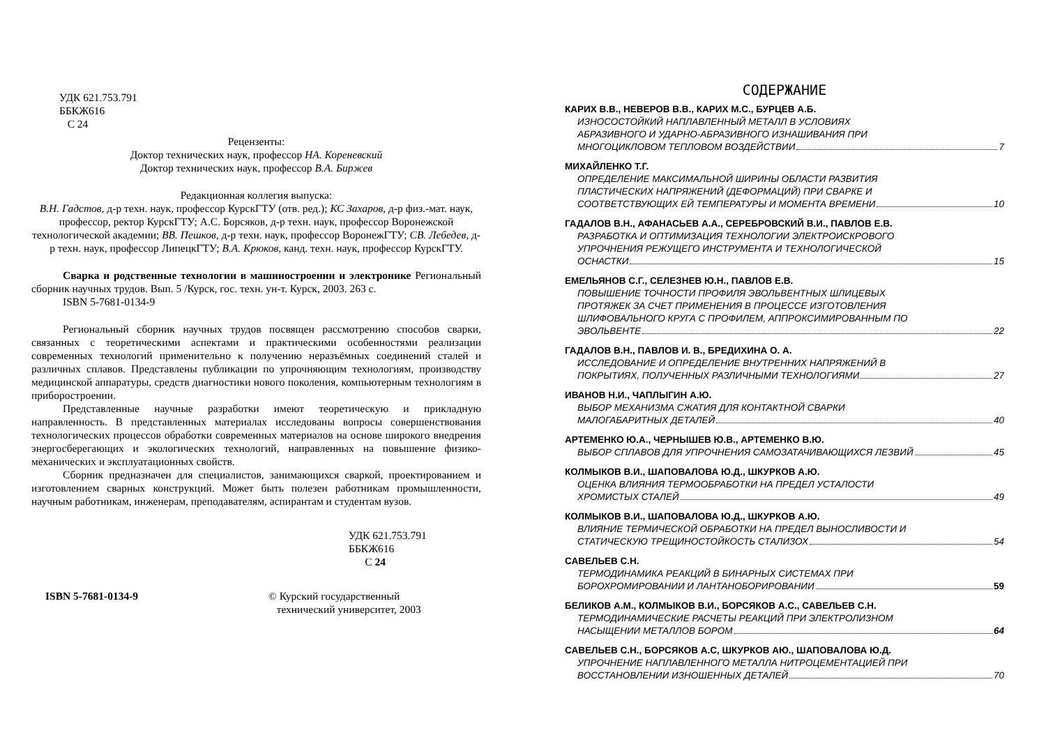УДК 621.753.791
ББКЖ616
С 24
Рецензенты:
Доктор технических наук, профессор НА. Кореневский
Доктор технических наук, профессор В.А. Биржев
Редакционная коллегия выпуска:
В.Н. Гадстов, д-р техн. наук, профессор КурскГТУ (отв. ред.); КС Захаров, д-р физ.-мат. наук, профессор, ректор КурскГТУ; А.С. Борсяков, д-р техн. наук, профессор Воронежской технологической академии; ВВ. Пешков, д-р техн. наук, профессор ВоронежГТУ; СВ. Лебедев, д-р техн. наук, профессор ЛипецкГТУ; В.А. Крюков, канд. техн. наук, профессор КурскГТУ.
Сварка и родственные технологии в машиностроении и электронике Региональный сборник научных трудов. Вып. 5 /Курск, гос. техн. ун-т. Курск, 2003. 263 с.
ISBN 5-7681-0134-9
Региональный сборник научных трудов посвящен рассмотрению способов сварки, связанных с теоретическими аспектами и практическими особенностями реализации современных технологий применительно к получению неразъёмных соединений сталей и различных сплавов. Представлены публикации по упрочняющим технологиям, производству медицинской аппаратуры, средств диагностики нового поколения, компьютерным технологиям в приборостроении.
Представленные научные разработки имеют теоретическую и прикладную направленность. В представленных материалах исследованы вопросы совершенствования технологических процессов обработки современных материалов на основе широкого внедрения энергосберегающих и экологических технологий, направленных на повышение физико-механических и эксплуатационных свойств.
Сборник предназначен для специалистов, занимающихся сваркой, проектированием и изготовлением сварных конструкций. Может быть полезен работникам промышленности, научным работникам, инженерам, преподавателям, аспирантам и студентам вузов.
УДК 621.753.791
ББКЖ616
С 24
ISBN 5-7681-0134-9 © Курский государственный
технический университет, 2003
СОДЕРЖАНИЕ
КАРИХ В.В., НЕВЕРОВ В.В., КАРИХ М.С., БУРЦЕВ А.Б.
ИЗНОСОСТОЙКИЙ НАПЛАВЛЕННЫЙ МЕТАЛЛ В УСЛОВИЯХ
АБРАЗИВНОГО И УДАРНО-АБРАЗИВНОГО ИЗНАШИВАНИЯ ПРИ
МНОГОЦИКЛОВОМ ТЕПЛОВОМ ВОЗДЕЙСТВИИ 7
МИХАЙЛЕНКО Т.Г.
ОПРЕДЕЛЕНИЕ МАКСИМАЛЬНОЙ ШИРИНЫ ОБЛАСТИ РАЗВИТИЯ
ПЛАСТИЧЕСКИХ НАПРЯЖЕНИЙ (ДЕФОРМАЦИЙ) ПРИ СВАРКЕ И
СООТВЕТСТВУЮЩИХ ЕЙ ТЕМПЕРАТУРЫ И МОМЕНТА ВРЕМЕНИ 10
ГАДАЛОВ В.Н., АФАНАСЬЕВ А.А., СЕРЕБРОВСКИЙ В.И., ПАВЛОВ Е.В.
РАЗРАБОТКА И ОПТИМИЗАЦИЯ ТЕХНОЛОГИИ ЭЛЕКТРОИСКРОВОГО
УПРОЧНЕНИЯ РЕЖУЩЕГО ИНСТРУМЕНТА И ТЕХНОЛОГИЧЕСКОЙ
ОСНАСТКИ 15
ЕМЕЛЬЯНОВ С.Г., СЕЛЕЗНЕВ Ю.Н., ПАВЛОВ Е.В.
ПОВЫШЕНИЕ ТОЧНОСТИ ПРОФИЛЯ ЭВОЛЬВЕНТНЫХ ШЛИЦЕВЫХ
ПРОТЯЖЕК ЗА СЧЕТ ПРИМЕНЕНИЯ В ПРОЦЕССЕ ИЗГОТОВЛЕНИЯ
ШЛИФОВАЛЬНОГО КРУГА С ПРОФИЛЕМ, АППРОКСИМИРОВАННЫМ ПО
ЭВОЛЬВЕНТЕ 22
ГАДАЛОВ В.Н., ПАВЛОВ И. В., БРЕДИХИНА О. А.
ИССЛЕДОВАНИЕ И ОПРЕДЕЛЕНИЕ ВНУТРЕННИХ НАПРЯЖЕНИЙ В
ПОКРЫТИЯХ, ПОЛУЧЕННЫХ РАЗЛИЧНЫМИ ТЕХНОЛОГИЯМИ 27
ИВАНОВ Н.И., ЧАПЛЫГИН А.Ю.
ВЫБОР МЕХАНИЗМА СЖАТИЯ ДЛЯ КОНТАКТНОЙ СВАРКИ
МАЛОГАБАРИТНЫХ ДЕТАЛЕЙ 40
АРТЕМЕНКО Ю.А., ЧЕРНЫШЕВ Ю.В., АРТЕМЕНКО В.Ю.
ВЫБОР СПЛАВОВ ДЛЯ УПРОЧНЕНИЯ САМОЗАТАЧИВАЮЩИХСЯ ЛЕЗВИЙ 45
КОЛМЫКОВ В.И., ШАПОВАЛОВА Ю.Д., ШКУРКОВ А.Ю.
ОЦЕНКА ВЛИЯНИЯ ТЕРМООБРАБОТКИ НА ПРЕДЕЛ УСТАЛОСТИ
ХРОМИСТЫХ СТАЛЕЙ 49
КОЛМЫКОВ В.И., ШАПОВАЛОВА Ю.Д., ШКУРКОВ А.Ю.
ВЛИЯНИЕ ТЕРМИЧЕСКОЙ ОБРАБОТКИ НА ПРЕДЕЛ ВЫНОСЛИВОСТИ И
СТАТИЧЕСКУЮ ТРЕЩИНОСТОЙКОСТЬ СТАЛИЗОХ 54
САВЕЛЬЕВ С.Н.
ТЕРМОДИНАМИКА РЕАКЦИЙ В БИНАРНЫХ СИСТЕМАХ ПРИ
БОРОХРОМИРОВАНИИ И ЛАНТАНОБОРИРОВАНИИ 59
БЕЛИКОВ А.М., КОЛМЫКОВ В.И., БОРСЯКОВ А.С., САВЕЛЬЕВ С.Н.
ТЕРМОДИНАМИЧЕСКИЕ РАСЧЕТЫ РЕАКЦИЙ ПРИ ЭЛЕКТРОЛИЗНОМ
НАСЫЩЕНИИ МЕТАЛЛОВ БОРОМ 64
САВЕЛЬЕВ С.Н., БОРСЯКОВ А.С, ШКУРКОВ АЮ., ШАПОВАЛОВА Ю.Д.
УПРОЧНЕНИЕ НАПЛАВЛЕННОГО МЕТАЛЛА НИТРОЦЕМЕНТАЦИЕЙ ПРИ
ВОССТАНОВЛЕНИИ ИЗНОШЕННЫХ ДЕТАЛЕЙ 70